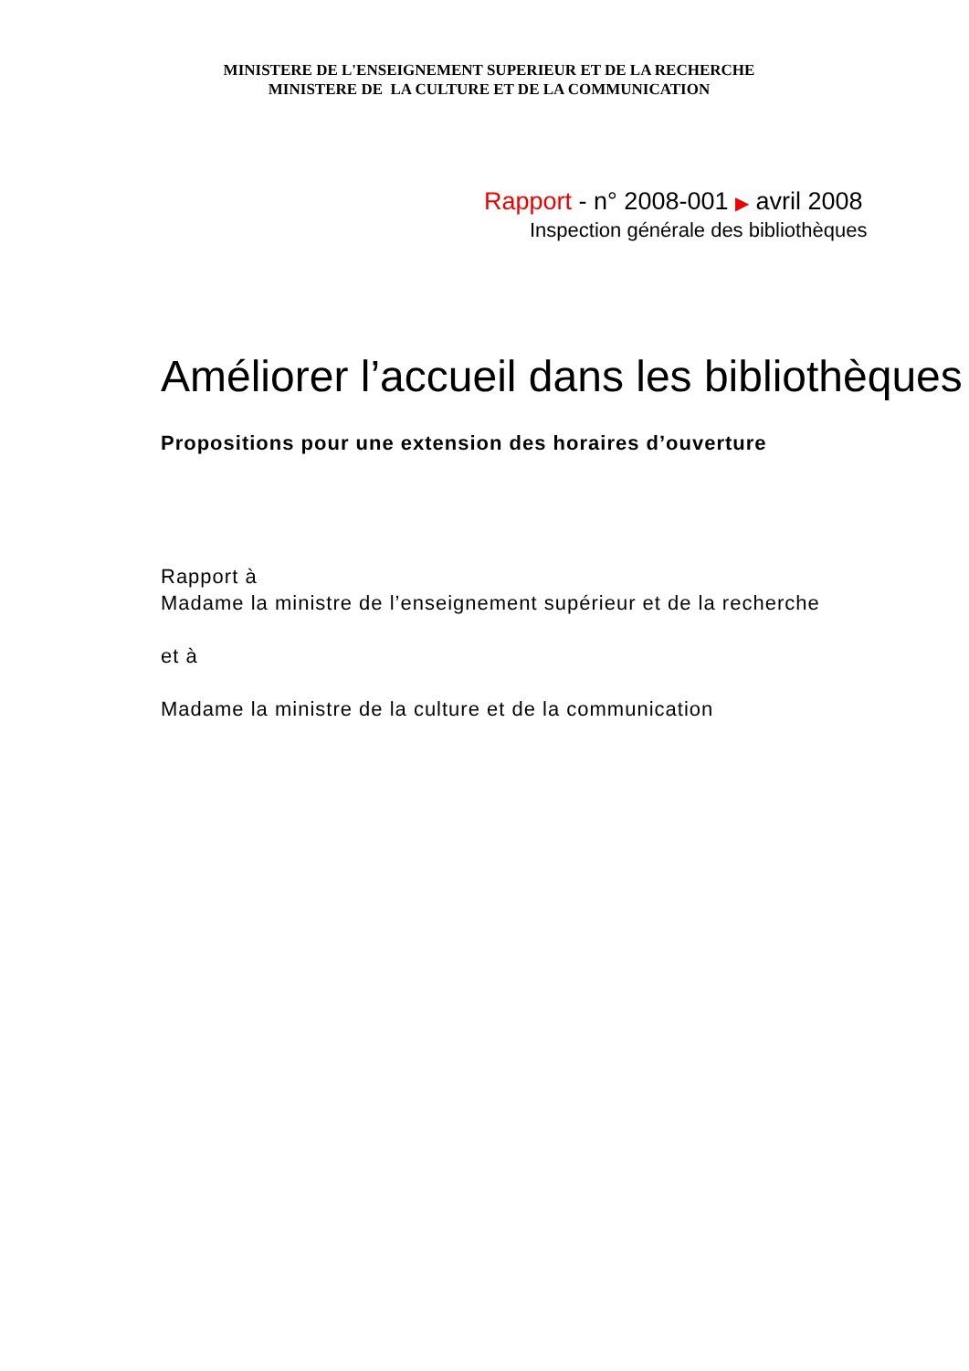MINISTERE DE L'ENSEIGNEMENT SUPERIEUR ET DE LA RECHERCHE
MINISTERE DE LA CULTURE ET DE LA COMMUNICATION
Rapport - n° 2008-001 ▶ avril 2008
Inspection générale des bibliothèques
Améliorer l’accueil dans les bibliothèques
Propositions pour une extension des horaires d’ouverture
Rapport à
Madame la ministre de l’enseignement supérieur et de la recherche
et à
Madame la ministre de la culture et de la communication